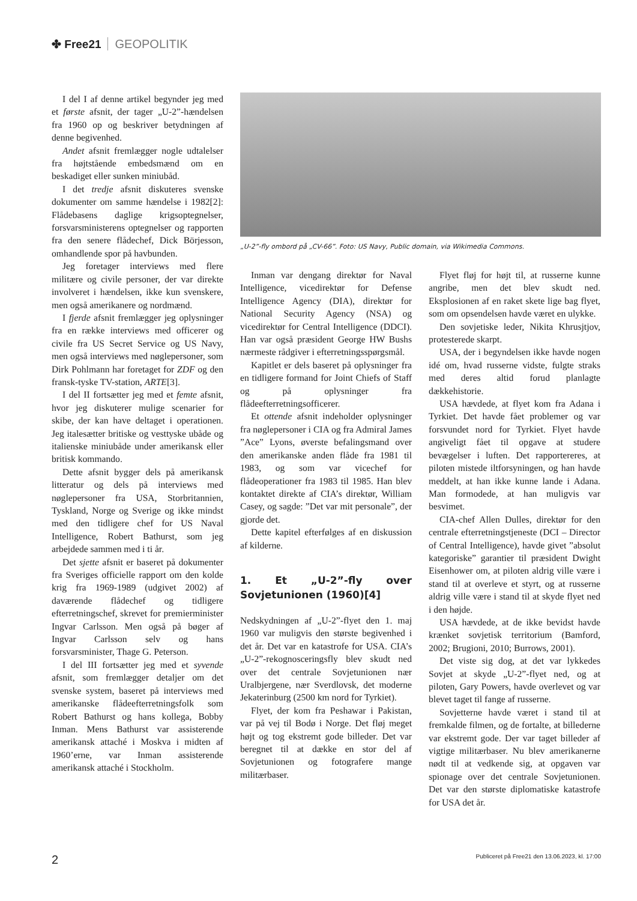✤ Free21 GEOPOLITIK
I del I af denne artikel begynder jeg med et første afsnit, der tager „U-2”-hændelsen fra 1960 op og beskriver betydningen af denne begivenhed.
Andet afsnit fremlægger nogle udtalelser fra højtstående embedsmænd om en beskadiget eller sunken miniubåd.
I det tredje afsnit diskuteres svenske dokumenter om samme hændelse i 1982[2]: Flådebasens daglige krigsoptegnelser, forsvarsministerens optegnelser og rapporten fra den senere flådechef, Dick Börjesson, omhandlende spor på havbunden.
Jeg foretager interviews med flere militære og civile personer, der var direkte involveret i hændelsen, ikke kun svenskere, men også amerikanere og nordmænd.
I fjerde afsnit fremlægger jeg oplysninger fra en række interviews med officerer og civile fra US Secret Service og US Navy, men også interviews med nøglepersoner, som Dirk Pohlmann har foretaget for ZDF og den fransk-tyske TV-station, ARTE[3].
I del II fortsætter jeg med et femte afsnit, hvor jeg diskuterer mulige scenarier for skibe, der kan have deltaget i operationen. Jeg italesætter britiske og vesttyske ubåde og italienske miniubåde under amerikansk eller britisk kommando.
Dette afsnit bygger dels på amerikansk litteratur og dels på interviews med nøglepersoner fra USA, Storbritannien, Tyskland, Norge og Sverige og ikke mindst med den tidligere chef for US Naval Intelligence, Robert Bathurst, som jeg arbejdede sammen med i ti år.
Det sjette afsnit er baseret på dokumenter fra Sveriges officielle rapport om den kolde krig fra 1969-1989 (udgivet 2002) af daværende flådechef og tidligere efterretningschef, skrevet for premierminister Ingvar Carlsson. Men også på bøger af Ingvar Carlsson selv og hans forsvarsminister, Thage G. Peterson.
I del III fortsætter jeg med et syvende afsnit, som fremlægger detaljer om det svenske system, baseret på interviews med amerikanske flådeefterretningsfolk som Robert Bathurst og hans kollega, Bobby Inman. Mens Bathurst var assisterende amerikansk attaché i Moskva i midten af 1960’erne, var Inman assisterende amerikansk attaché i Stockholm.
„U-2”-fly ombord på „CV-66”. Foto: US Navy, Public domain, via Wikimedia Commons.
Inman var dengang direktør for Naval Intelligence, vicedirektør for Defense Intelligence Agency (DIA), direktør for National Security Agency (NSA) og vicedirektør for Central Intelligence (DDCI). Han var også præsident George HW Bushs nærmeste rådgiver i efterretningsspørgsmål.
Kapitlet er dels baseret på oplysninger fra en tidligere formand for Joint Chiefs of Staff og på oplysninger fra flådeefterretningsofficerer.
Et ottende afsnit indeholder oplysninger fra nøglepersoner i CIA og fra Admiral James ”Ace” Lyons, øverste befalingsmand over den amerikanske anden flåde fra 1981 til 1983, og som var vicechef for flådeoperationer fra 1983 til 1985. Han blev kontaktet direkte af CIA’s direktør, William Casey, og sagde: ”Det var mit personale”, der gjorde det.
Dette kapitel efterfølges af en diskussion af kilderne.
1. Et „U-2”-fly over Sovjetunionen (1960)[4]
Nedskydningen af „U-2”-flyet den 1. maj 1960 var muligvis den største begivenhed i det år. Det var en katastrofe for USA. CIA’s „U-2”-rekognosceringsfly blev skudt ned over det centrale Sovjetunionen nær Uralbjergene, nær Sverdlovsk, det moderne Jekaterinburg (2500 km nord for Tyrkiet).
Flyet, der kom fra Peshawar i Pakistan, var på vej til Bodø i Norge. Det fløj meget højt og tog ekstremt gode billeder. Det var beregnet til at dække en stor del af Sovjetunionen og fotografere mange militærbaser.
Flyet fløj for højt til, at russerne kunne angribe, men det blev skudt ned. Eksplosionen af en raket skete lige bag flyet, som om opsendelsen havde været en ulykke.
Den sovjetiske leder, Nikita Khrusjtjov, protesterede skarpt.
USA, der i begyndelsen ikke havde nogen idé om, hvad russerne vidste, fulgte straks med deres altid forud planlagte dækkehistorie.
USA hævdede, at flyet kom fra Adana i Tyrkiet. Det havde fået problemer og var forsvundet nord for Tyrkiet. Flyet havde angiveligt fået til opgave at studere bevægelser i luften. Det rapportereres, at piloten mistede iltforsyningen, og han havde meddelt, at han ikke kunne lande i Adana. Man formodede, at han muligvis var besvimet.
CIA-chef Allen Dulles, direktør for den centrale efterretningstjeneste (DCI – Director of Central Intelligence), havde givet ”absolut kategoriske” garantier til præsident Dwight Eisenhower om, at piloten aldrig ville være i stand til at overleve et styrt, og at russerne aldrig ville være i stand til at skyde flyet ned i den højde.
USA hævdede, at de ikke bevidst havde krænket sovjetisk territorium (Bamford, 2002; Brugioni, 2010; Burrows, 2001).
Det viste sig dog, at det var lykkedes Sovjet at skyde „U-2”-flyet ned, og at piloten, Gary Powers, havde overlevet og var blevet taget til fange af russerne.
Sovjetterne havde været i stand til at fremkalde filmen, og de fortalte, at billederne var ekstremt gode. Der var taget billeder af vigtige militærbaser. Nu blev amerikanerne nødt til at vedkende sig, at opgaven var spionage over det centrale Sovjetunionen. Det var den største diplomatiske katastrofe for USA det år.
2 Publiceret på Free21 den 13.06.2023, kl. 17:00